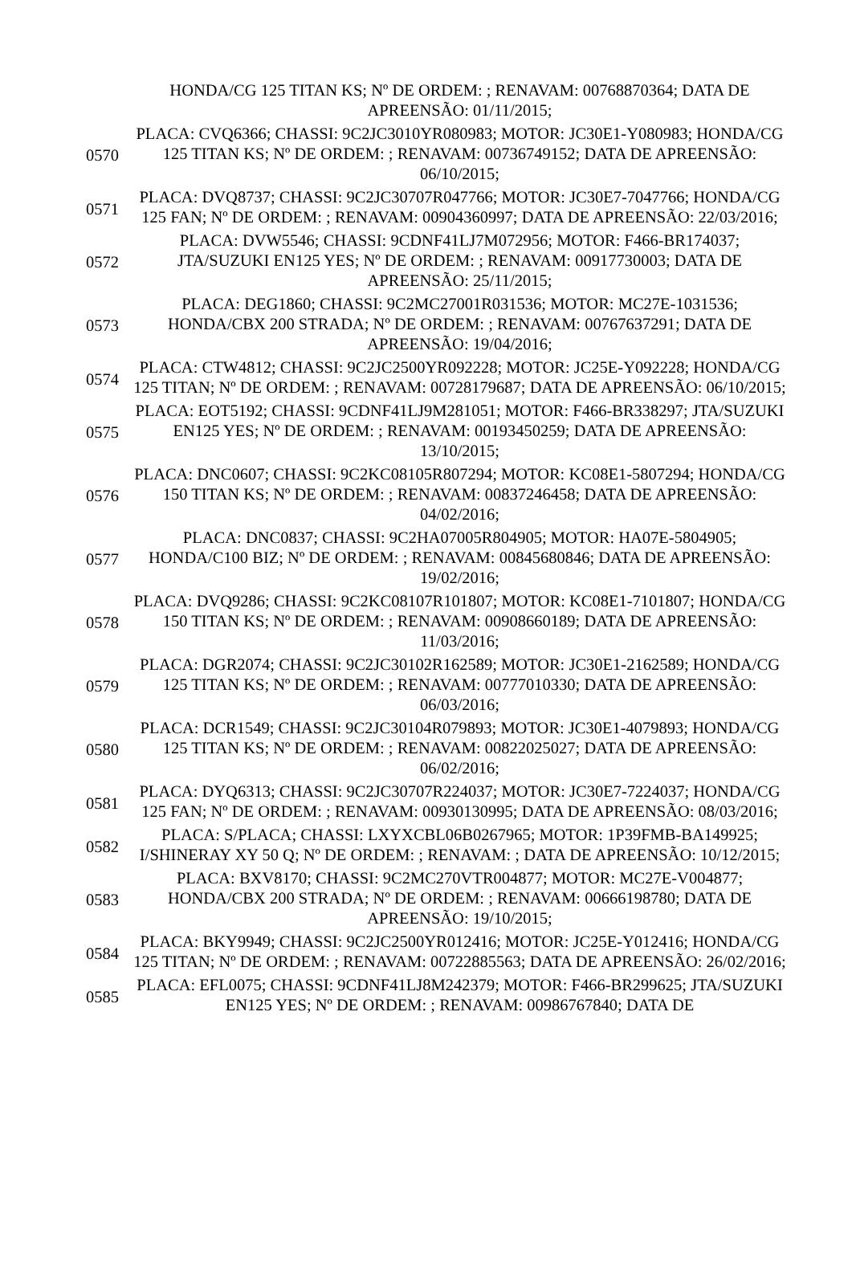| | HONDA/CG 125 TITAN KS; Nº DE ORDEM: ; RENAVAM: 00768870364; DATA DE APREENSÃO: 01/11/2015; |
| 0570 | PLACA: CVQ6366; CHASSI: 9C2JC3010YR080983; MOTOR: JC30E1-Y080983; HONDA/CG 125 TITAN KS; Nº DE ORDEM: ; RENAVAM: 00736749152; DATA DE APREENSÃO: 06/10/2015; |
| 0571 | PLACA: DVQ8737; CHASSI: 9C2JC30707R047766; MOTOR: JC30E7-7047766; HONDA/CG 125 FAN; Nº DE ORDEM: ; RENAVAM: 00904360997; DATA DE APREENSÃO: 22/03/2016; |
| 0572 | PLACA: DVW5546; CHASSI: 9CDNF41LJ7M072956; MOTOR: F466-BR174037; JTA/SUZUKI EN125 YES; Nº DE ORDEM: ; RENAVAM: 00917730003; DATA DE APREENSÃO: 25/11/2015; |
| 0573 | PLACA: DEG1860; CHASSI: 9C2MC27001R031536; MOTOR: MC27E-1031536; HONDA/CBX 200 STRADA; Nº DE ORDEM: ; RENAVAM: 00767637291; DATA DE APREENSÃO: 19/04/2016; |
| 0574 | PLACA: CTW4812; CHASSI: 9C2JC2500YR092228; MOTOR: JC25E-Y092228; HONDA/CG 125 TITAN; Nº DE ORDEM: ; RENAVAM: 00728179687; DATA DE APREENSÃO: 06/10/2015; |
| 0575 | PLACA: EOT5192; CHASSI: 9CDNF41LJ9M281051; MOTOR: F466-BR338297; JTA/SUZUKI EN125 YES; Nº DE ORDEM: ; RENAVAM: 00193450259; DATA DE APREENSÃO: 13/10/2015; |
| 0576 | PLACA: DNC0607; CHASSI: 9C2KC08105R807294; MOTOR: KC08E1-5807294; HONDA/CG 150 TITAN KS; Nº DE ORDEM: ; RENAVAM: 00837246458; DATA DE APREENSÃO: 04/02/2016; |
| 0577 | PLACA: DNC0837; CHASSI: 9C2HA07005R804905; MOTOR: HA07E-5804905; HONDA/C100 BIZ; Nº DE ORDEM: ; RENAVAM: 00845680846; DATA DE APREENSÃO: 19/02/2016; |
| 0578 | PLACA: DVQ9286; CHASSI: 9C2KC08107R101807; MOTOR: KC08E1-7101807; HONDA/CG 150 TITAN KS; Nº DE ORDEM: ; RENAVAM: 00908660189; DATA DE APREENSÃO: 11/03/2016; |
| 0579 | PLACA: DGR2074; CHASSI: 9C2JC30102R162589; MOTOR: JC30E1-2162589; HONDA/CG 125 TITAN KS; Nº DE ORDEM: ; RENAVAM: 00777010330; DATA DE APREENSÃO: 06/03/2016; |
| 0580 | PLACA: DCR1549; CHASSI: 9C2JC30104R079893; MOTOR: JC30E1-4079893; HONDA/CG 125 TITAN KS; Nº DE ORDEM: ; RENAVAM: 00822025027; DATA DE APREENSÃO: 06/02/2016; |
| 0581 | PLACA: DYQ6313; CHASSI: 9C2JC30707R224037; MOTOR: JC30E7-7224037; HONDA/CG 125 FAN; Nº DE ORDEM: ; RENAVAM: 00930130995; DATA DE APREENSÃO: 08/03/2016; |
| 0582 | PLACA: S/PLACA; CHASSI: LXYXCBL06B0267965; MOTOR: 1P39FMB-BA149925; I/SHINERAY XY 50 Q; Nº DE ORDEM: ; RENAVAM: ; DATA DE APREENSÃO: 10/12/2015; |
| 0583 | PLACA: BXV8170; CHASSI: 9C2MC270VTR004877; MOTOR: MC27E-V004877; HONDA/CBX 200 STRADA; Nº DE ORDEM: ; RENAVAM: 00666198780; DATA DE APREENSÃO: 19/10/2015; |
| 0584 | PLACA: BKY9949; CHASSI: 9C2JC2500YR012416; MOTOR: JC25E-Y012416; HONDA/CG 125 TITAN; Nº DE ORDEM: ; RENAVAM: 00722885563; DATA DE APREENSÃO: 26/02/2016; |
| 0585 | PLACA: EFL0075; CHASSI: 9CDNF41LJ8M242379; MOTOR: F466-BR299625; JTA/SUZUKI EN125 YES; Nº DE ORDEM: ; RENAVAM: 00986767840; DATA DE |